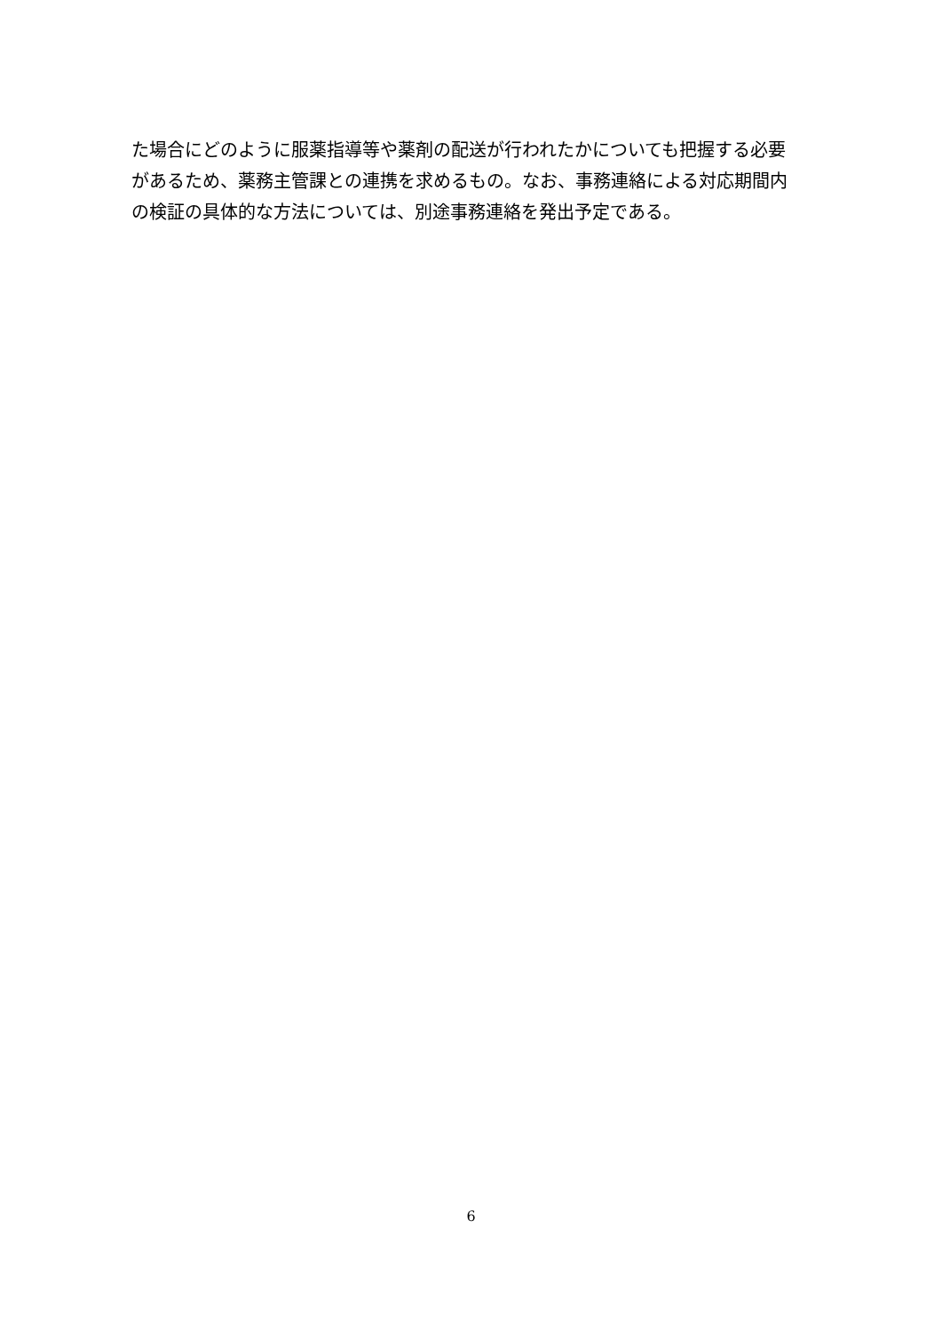た場合にどのように服薬指導等や薬剤の配送が行われたかについても把握する必要
があるため、薬務主管課との連携を求めるもの。なお、事務連絡による対応期間内
の検証の具体的な方法については、別途事務連絡を発出予定である。
6